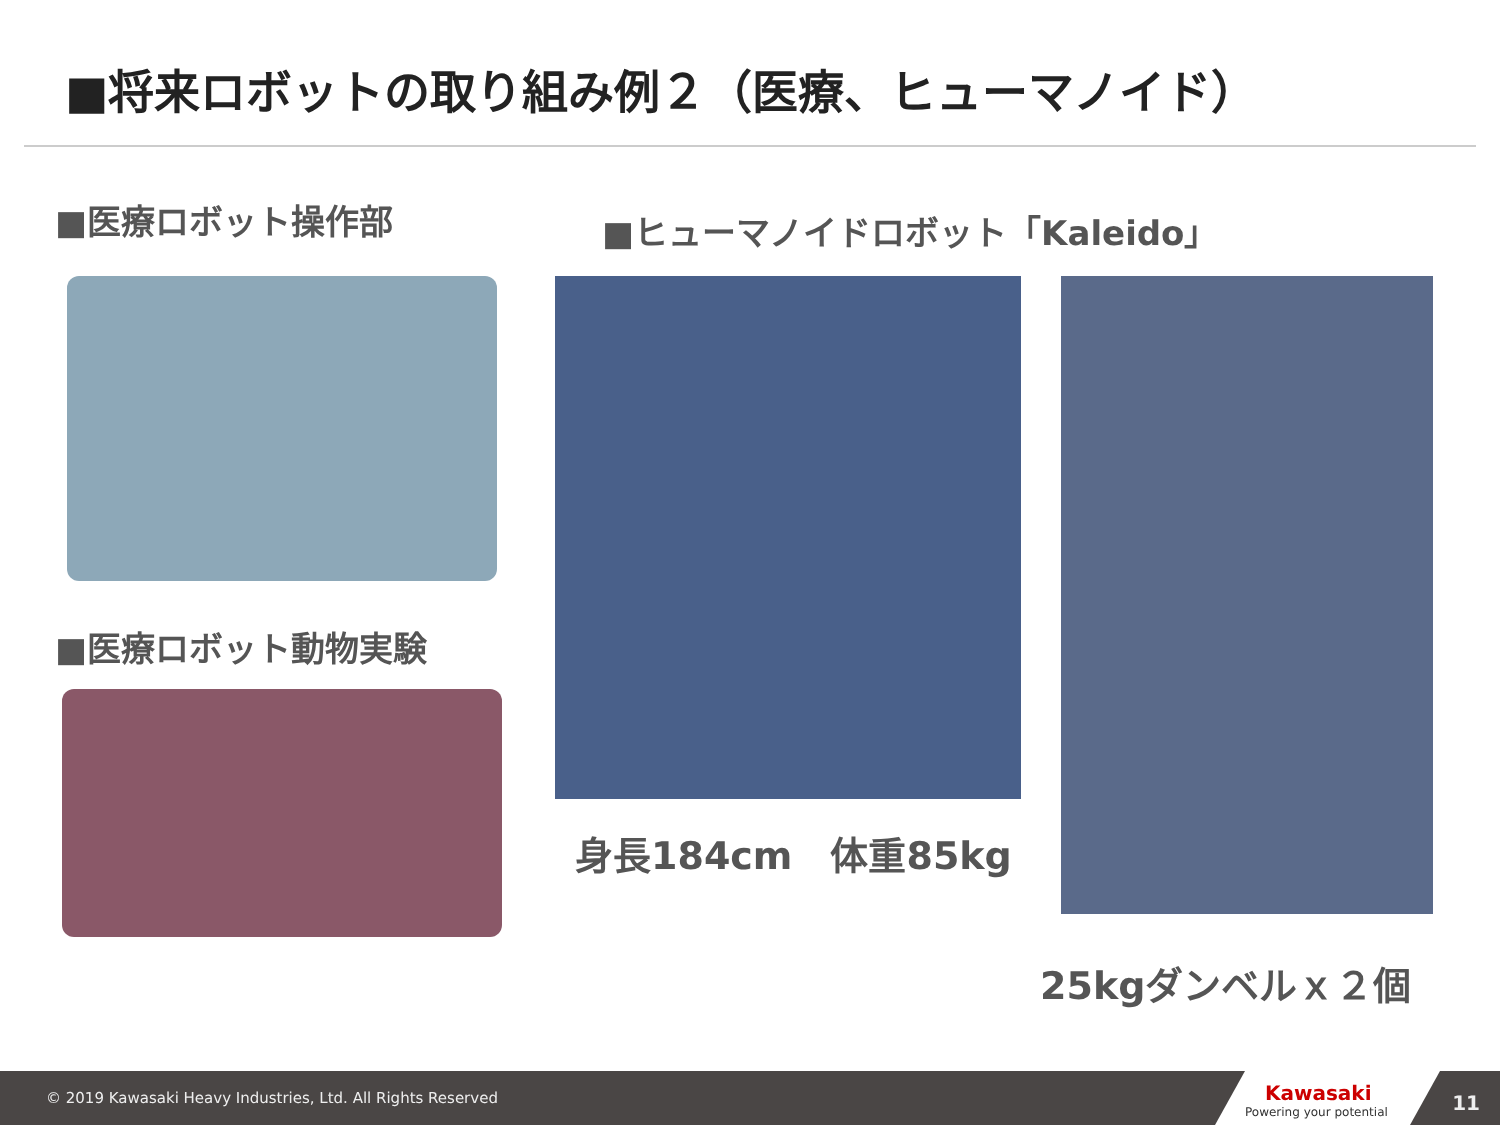■将来ロボットの取り組み例２（医療、ヒューマノイド）
■医療ロボット操作部 ■ヒューマノイドロボット「Kaleido」
■医療ロボット動物実験
身長184cm　体重85kg
25kgダンベルｘ２個
© 2019 Kawasaki Heavy Industries, Ltd. All Rights Reserved
Kawasaki
Powering your potential
11